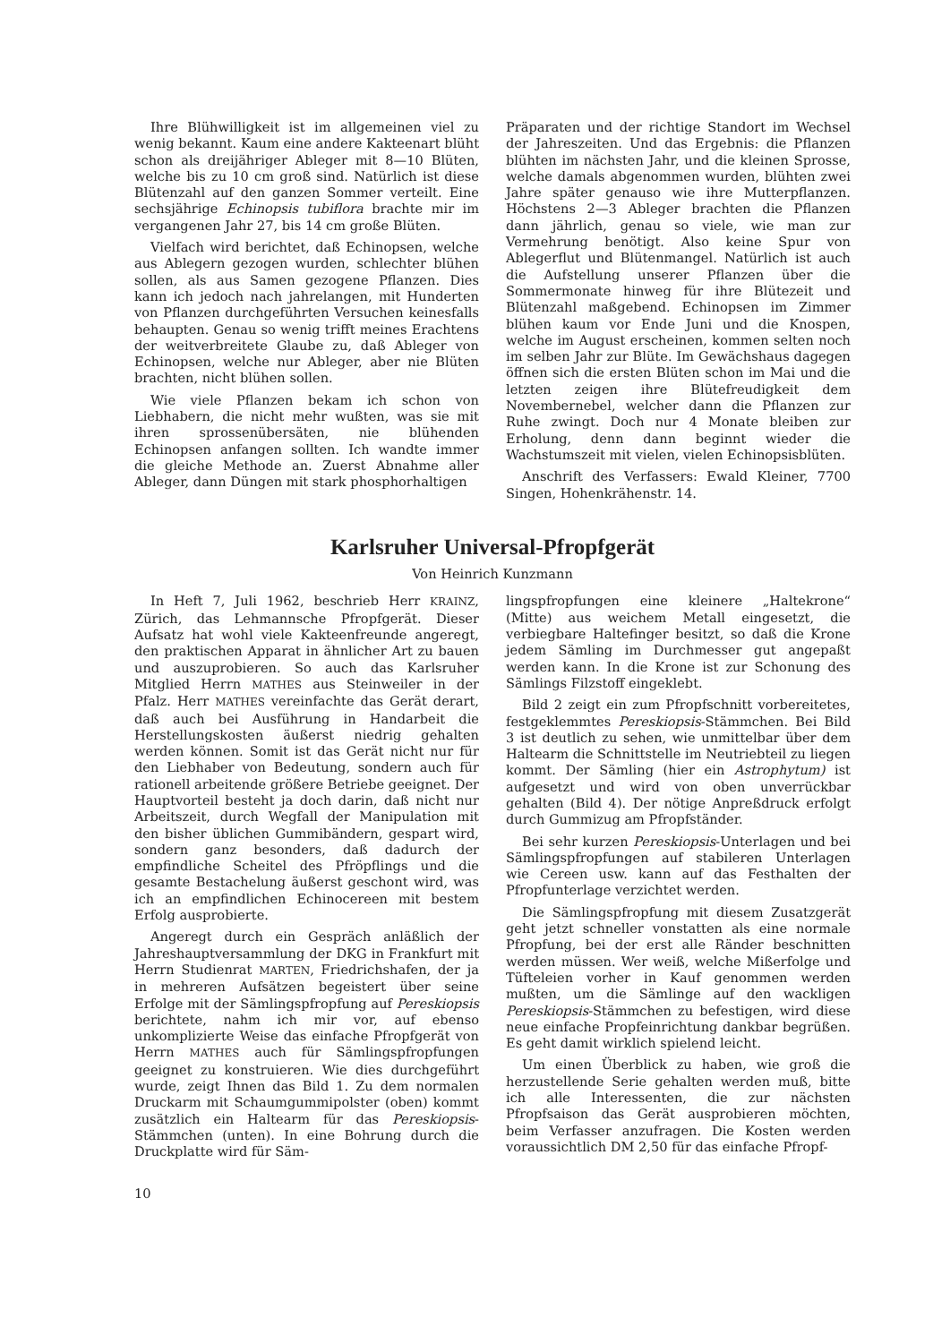Ihre Blühwilligkeit ist im allgemeinen viel zu wenig bekannt. Kaum eine andere Kakteenart blüht schon als dreijähriger Ableger mit 8—10 Blüten, welche bis zu 10 cm groß sind. Natürlich ist diese Blütenzahl auf den ganzen Sommer verteilt. Eine sechsjährige Echinopsis tubiflora brachte mir im vergangenen Jahr 27, bis 14 cm große Blüten.
Vielfach wird berichtet, daß Echinopsen, welche aus Ablegern gezogen wurden, schlechter blühen sollen, als aus Samen gezogene Pflanzen. Dies kann ich jedoch nach jahrelangen, mit Hunderten von Pflanzen durchgeführten Versuchen keinesfalls behaupten. Genau so wenig trifft meines Erachtens der weitverbreitete Glaube zu, daß Ableger von Echinopsen, welche nur Ableger, aber nie Blüten brachten, nicht blühen sollen.
Wie viele Pflanzen bekam ich schon von Liebhabern, die nicht mehr wußten, was sie mit ihren sprossenübersäten, nie blühenden Echinopsen anfangen sollten. Ich wandte immer die gleiche Methode an. Zuerst Abnahme aller Ableger, dann Düngen mit stark phosphorhaltigen
Präparaten und der richtige Standort im Wechsel der Jahreszeiten. Und das Ergebnis: die Pflanzen blühten im nächsten Jahr, und die kleinen Sprosse, welche damals abgenommen wurden, blühten zwei Jahre später genauso wie ihre Mutterpflanzen. Höchstens 2—3 Ableger brachten die Pflanzen dann jährlich, genau so viele, wie man zur Vermehrung benötigt. Also keine Spur von Ablegerflut und Blütenmangel. Natürlich ist auch die Aufstellung unserer Pflanzen über die Sommermonate hinweg für ihre Blütezeit und Blütenzahl maßgebend. Echinopsen im Zimmer blühen kaum vor Ende Juni und die Knospen, welche im August erscheinen, kommen selten noch im selben Jahr zur Blüte. Im Gewächshaus dagegen öffnen sich die ersten Blüten schon im Mai und die letzten zeigen ihre Blütefreudigkeit dem Novembernebel, welcher dann die Pflanzen zur Ruhe zwingt. Doch nur 4 Monate bleiben zur Erholung, denn dann beginnt wieder die Wachstumszeit mit vielen, vielen Echinopsisblüten.
Anschrift des Verfassers: Ewald Kleiner, 7700 Singen, Hohenkrähenstr. 14.
Karlsruher Universal-Pfropfgerät
Von Heinrich Kunzmann
In Heft 7, Juli 1962, beschrieb Herr KRAINZ, Zürich, das Lehmannsche Pfropfgerät. Dieser Aufsatz hat wohl viele Kakteenfreunde angeregt, den praktischen Apparat in ähnlicher Art zu bauen und auszuprobieren. So auch das Karlsruher Mitglied Herrn MATHES aus Steinweiler in der Pfalz. Herr MATHES vereinfachte das Gerät derart, daß auch bei Ausführung in Handarbeit die Herstellungskosten äußerst niedrig gehalten werden können. Somit ist das Gerät nicht nur für den Liebhaber von Bedeutung, sondern auch für rationell arbeitende größere Betriebe geeignet. Der Hauptvorteil besteht ja doch darin, daß nicht nur Arbeitszeit, durch Wegfall der Manipulation mit den bisher üblichen Gummibändern, gespart wird, sondern ganz besonders, daß dadurch der empfindliche Scheitel des Pfröpflings und die gesamte Bestachelung äußerst geschont wird, was ich an empfindlichen Echinocereen mit bestem Erfolg ausprobierte.
Angeregt durch ein Gespräch anläßlich der Jahreshauptversammlung der DKG in Frankfurt mit Herrn Studienrat MARTEN, Friedrichshafen, der ja in mehreren Aufsätzen begeistert über seine Erfolge mit der Sämlingspfropfung auf Pereskiopsis berichtete, nahm ich mir vor, auf ebenso unkomplizierte Weise das einfache Pfropfgerät von Herrn MATHES auch für Sämlingspfropfungen geeignet zu konstruieren. Wie dies durchgeführt wurde, zeigt Ihnen das Bild 1. Zu dem normalen Druckarm mit Schaumgummipolster (oben) kommt zusätzlich ein Haltearm für das Pereskiopsis-Stämmchen (unten). In eine Bohrung durch die Druckplatte wird für Säm-
lingspfropfungen eine kleinere „Haltekrone“ (Mitte) aus weichem Metall eingesetzt, die verbiegbare Haltefinger besitzt, so daß die Krone jedem Sämling im Durchmesser gut angepaßt werden kann. In die Krone ist zur Schonung des Sämlings Filzstoff eingeklebt.
Bild 2 zeigt ein zum Pfropfschnitt vorbereitetes, festgeklemmtes Pereskiopsis-Stämmchen. Bei Bild 3 ist deutlich zu sehen, wie unmittelbar über dem Haltearm die Schnittstelle im Neutriebteil zu liegen kommt. Der Sämling (hier ein Astrophytum) ist aufgesetzt und wird von oben unverrückbar gehalten (Bild 4). Der nötige Anpreßdruck erfolgt durch Gummizug am Pfropfständer.
Bei sehr kurzen Pereskiopsis-Unterlagen und bei Sämlingspfropfungen auf stabileren Unterlagen wie Cereen usw. kann auf das Festhalten der Pfropfunterlage verzichtet werden.
Die Sämlingspfropfung mit diesem Zusatzgerät geht jetzt schneller vonstatten als eine normale Pfropfung, bei der erst alle Ränder beschnitten werden müssen. Wer weiß, welche Mißerfolge und Tüfteleien vorher in Kauf genommen werden mußten, um die Sämlinge auf den wackligen Pereskiopsis-Stämmchen zu befestigen, wird diese neue einfache Propfeinrichtung dankbar begrüßen. Es geht damit wirklich spielend leicht.
Um einen Überblick zu haben, wie groß die herzustellende Serie gehalten werden muß, bitte ich alle Interessenten, die zur nächsten Pfropfsaison das Gerät ausprobieren möchten, beim Verfasser anzufragen. Die Kosten werden voraussichtlich DM 2,50 für das einfache Pfropf-
10